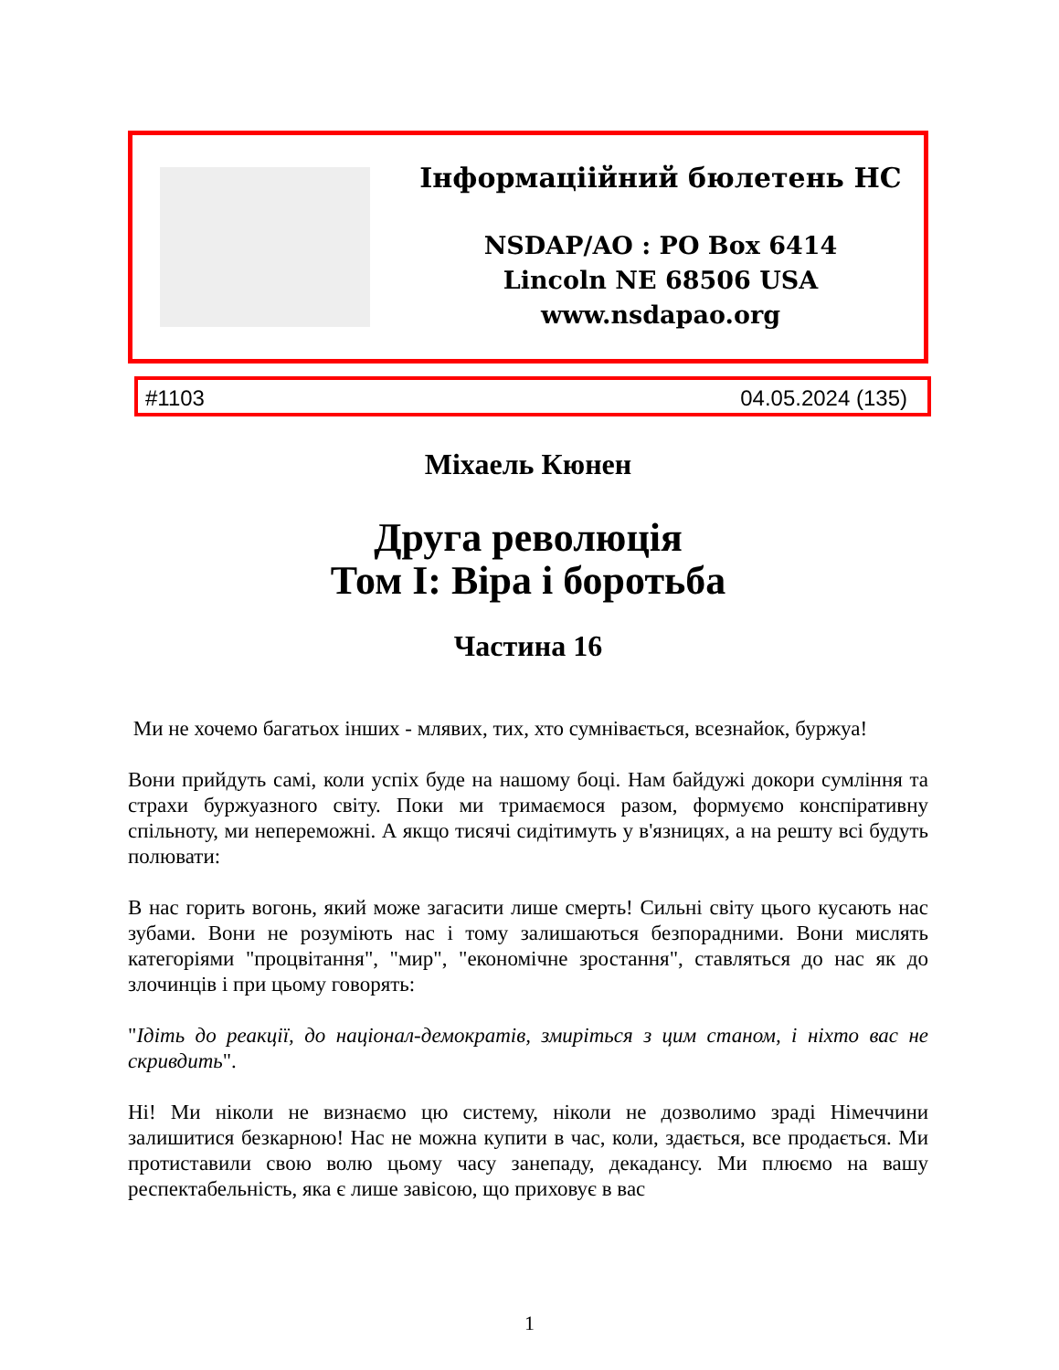Інформаціійний бюлетень НС
NSDAP/AO : PO Box 6414
Lincoln NE 68506 USA
www.nsdapao.org
#1103 04.05.2024 (135)
Міхаель Кюнен
Друга революція
Том І: Віра і боротьба
Частина 16
Ми не хочемо багатьох інших - млявих, тих, хто сумнівається, всезнайок, буржуа!
Вони прийдуть самі, коли успіх буде на нашому боці. Нам байдужі докори сумління та страхи буржуазного світу. Поки ми тримаємося разом, формуємо конспіративну спільноту, ми непереможні. А якщо тисячі сидітимуть у в'язницях, а на решту всі будуть полювати:
В нас горить вогонь, який може загасити лише смерть! Сильні світу цього кусають нас зубами. Вони не розуміють нас і тому залишаються безпорадними. Вони мислять категоріями "процвітання", "мир", "економічне зростання", ставляться до нас як до злочинців і при цьому говорять:
"Ідіть до реакції, до націонал-демократів, змиріться з цим станом, і ніхто вас не скривдить".
Ні! Ми ніколи не визнаємо цю систему, ніколи не дозволимо зраді Німеччини залишитися безкарною! Нас не можна купити в час, коли, здається, все продається. Ми протиставили свою волю цьому часу занепаду, декадансу. Ми плюємо на вашу респектабельність, яка є лише завісою, що приховує в вас
1